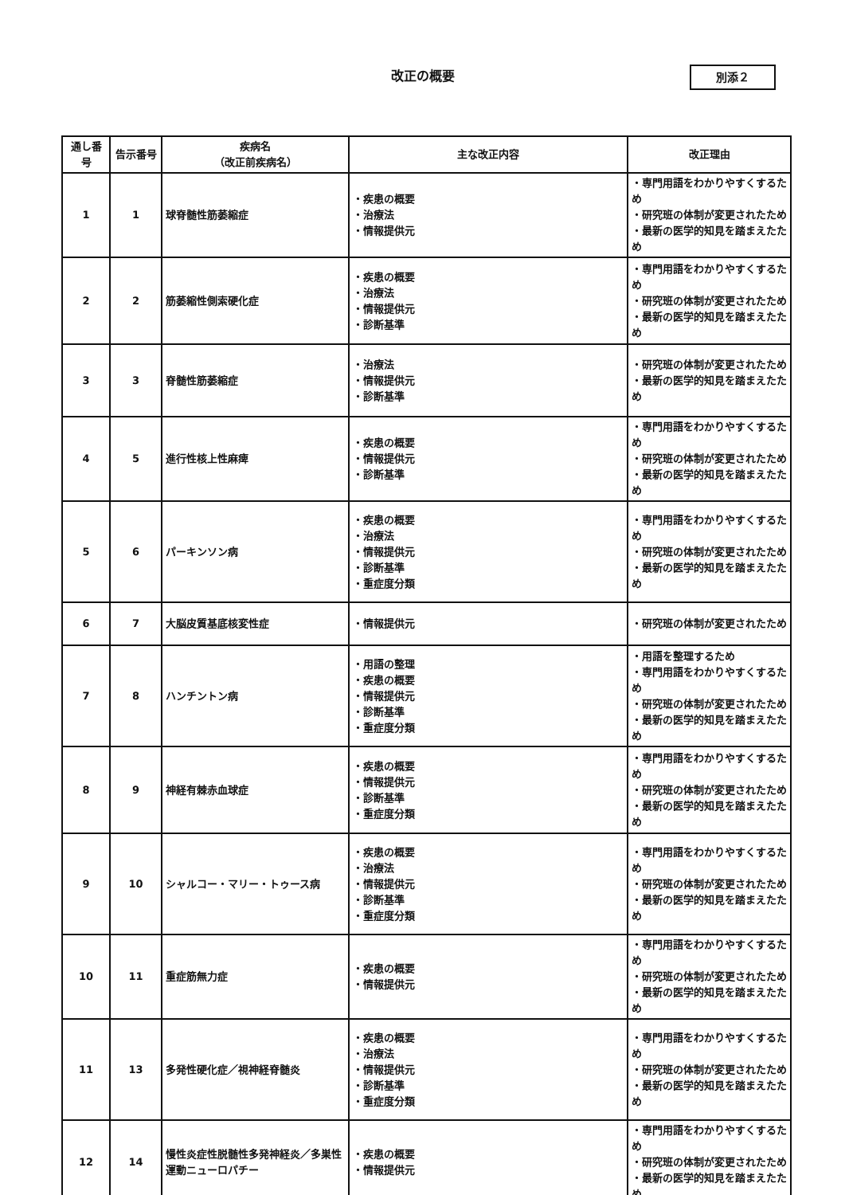改正の概要
別添２
| 通し番号 | 告示番号 | 疾病名 （改正前疾病名） | 主な改正内容 | 改正理由 |
| --- | --- | --- | --- | --- |
| 1 | 1 | 球脊髄性筋萎縮症 | ・疾患の概要 ・治療法 ・情報提供元 | ・専門用語をわかりやすくするため ・研究班の体制が変更されたため ・最新の医学的知見を踏まえたため |
| 2 | 2 | 筋萎縮性側索硬化症 | ・疾患の概要 ・治療法 ・情報提供元 ・診断基準 | ・専門用語をわかりやすくするため ・研究班の体制が変更されたため ・最新の医学的知見を踏まえたため |
| 3 | 3 | 脊髄性筋萎縮症 | ・治療法 ・情報提供元 ・診断基準 | ・研究班の体制が変更されたため ・最新の医学的知見を踏まえたため |
| 4 | 5 | 進行性核上性麻痺 | ・疾患の概要 ・情報提供元 ・診断基準 | ・専門用語をわかりやすくするため ・研究班の体制が変更されたため ・最新の医学的知見を踏まえたため |
| 5 | 6 | パーキンソン病 | ・疾患の概要 ・治療法 ・情報提供元 ・診断基準 ・重症度分類 | ・専門用語をわかりやすくするため ・研究班の体制が変更されたため ・最新の医学的知見を踏まえたため |
| 6 | 7 | 大脳皮質基底核変性症 | ・情報提供元 | ・研究班の体制が変更されたため |
| 7 | 8 | ハンチントン病 | ・用語の整理 ・疾患の概要 ・情報提供元 ・診断基準 ・重症度分類 | ・用語を整理するため ・専門用語をわかりやすくするため ・研究班の体制が変更されたため ・最新の医学的知見を踏まえたため |
| 8 | 9 | 神経有棘赤血球症 | ・疾患の概要 ・情報提供元 ・診断基準 ・重症度分類 | ・専門用語をわかりやすくするため ・研究班の体制が変更されたため ・最新の医学的知見を踏まえたため |
| 9 | 10 | シャルコー・マリー・トゥース病 | ・疾患の概要 ・治療法 ・情報提供元 ・診断基準 ・重症度分類 | ・専門用語をわかりやすくするため ・研究班の体制が変更されたため ・最新の医学的知見を踏まえたため |
| 10 | 11 | 重症筋無力症 | ・疾患の概要 ・情報提供元 | ・専門用語をわかりやすくするため ・研究班の体制が変更されたため ・最新の医学的知見を踏まえたため |
| 11 | 13 | 多発性硬化症／視神経脊髄炎 | ・疾患の概要 ・治療法 ・情報提供元 ・診断基準 ・重症度分類 | ・専門用語をわかりやすくするため ・研究班の体制が変更されたため ・最新の医学的知見を踏まえたため |
| 12 | 14 | 慢性炎症性脱髄性多発神経炎／多巣性運動ニューロパチー | ・疾患の概要 ・情報提供元 | ・専門用語をわかりやすくするため ・研究班の体制が変更されたため ・最新の医学的知見を踏まえたため |